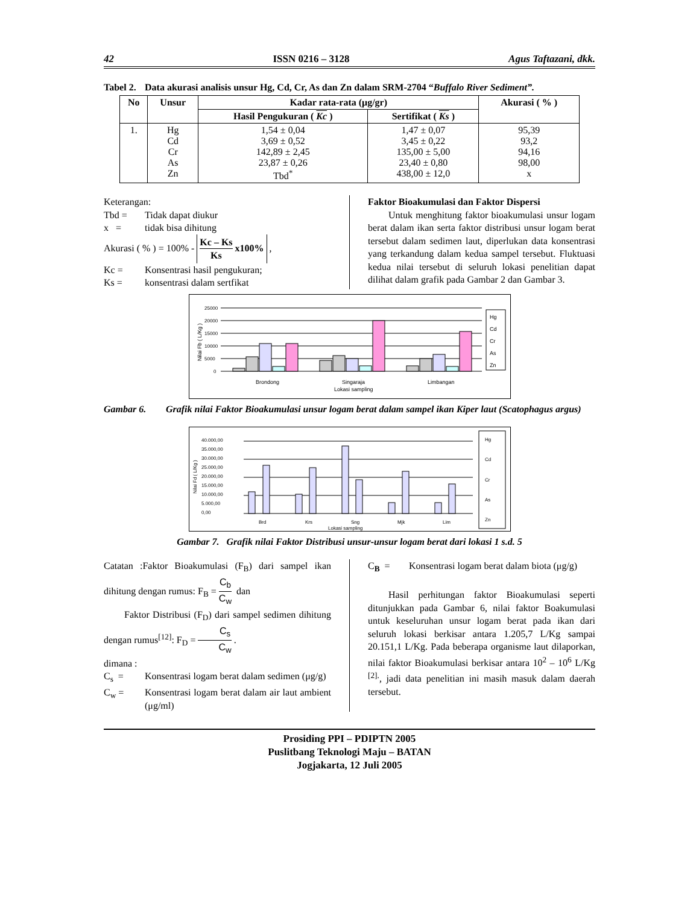42 ISSN 0216 – 3128 Agus Taftazani, dkk.
Tabel 2. Data akurasi analisis unsur Hg, Cd, Cr, As dan Zn dalam SRM-2704 “Buffalo River Sediment”.
| No | Unsur | Kadar rata-rata (μg/gr) | | Akurasi ( % ) |
| --- | --- | --- | --- | --- |
| | | Hasil Pengukuran ( Kc ) | Sertifikat ( Ks ) | |
| 1. | Hg Cd Cr As Zn | 1,54 ± 0,04 3,69 ± 0,52 142,89 ± 2,45 23,87 ± 0,26 Tbd<sup>*</sup> | 1,47 ± 0,07 3,45 ± 0,22 135,00 ± 5,00 23,40 ± 0,80 438,00 ± 12,0 | 95,39 93,2 94,16 98,00 x |
Keterangan:
Tbd = Tidak dapat diukur
x = tidak bisa dihitung
Akurasi ( % ) = 100% - Kc – Ks Ks x100% ,
Kc = Konsentrasi hasil pengukuran;
Ks = konsentrasi dalam sertfikat
Faktor Bioakumulasi dan Faktor Dispersi
Untuk menghitung faktor bioakumulasi unsur logam berat dalam ikan serta faktor distribusi unsur logam berat tersebut dalam sedimen laut, diperlukan data konsentrasi yang terkandung dalam kedua sampel tersebut. Fluktuasi kedua nilai tersebut di seluruh lokasi penelitian dapat dilihat dalam grafik pada Gambar 2 dan Gambar 3.
Nilai Fb ( L/Kg )
25000
20000
15000
10000
5000
0
Brondong
Singaraja
Limbangan
Lokasi sampling
Hg
Cd
Cr
As
Zn
Gambar 6. Grafik nilai Faktor Bioakumulasi unsur logam berat dalam sampel ikan Kiper laut (Scatophagus argus)
Nilai Fd ( L/Kg )
40.000,00
35.000,00
30.000,00
25.000,00
20.000,00
15.000,00
10.000,00
5.000,00
0,00
Brd
Krs
Sng
Mjk
Lim
Lokasi sampling
Hg
Cd
Cr
As
Zn
Gambar 7. Grafik nilai Faktor Distribusi unsur-unsur logam berat dari lokasi 1 s.d. 5
Catatan :Faktor Bioakumulasi (F<sub>B</sub>) dari sampel ikan dihitung dengan rumus: F<sub>B</sub> = C<sub>b</sub> C<sub>w</sub> dan
Faktor Distribusi (F<sub>D</sub>) dari sampel sedimen dihitung dengan rumus<sup>[12]</sup>: F<sub>D</sub> = C<sub>s</sub> C<sub>w</sub> .
dimana :
C<sub>s</sub> = Konsentrasi logam berat dalam sedimen (μg/g)
C<sub>w</sub> = Konsentrasi logam berat dalam air laut ambient (μg/ml)
C<sub>B</sub> = Konsentrasi logam berat dalam biota (μg/g)
Hasil perhitungan faktor Bioakumulasi seperti ditunjukkan pada Gambar 6, nilai faktor Boakumulasi untuk keseluruhan unsur logam berat pada ikan dari seluruh lokasi berkisar antara 1.205,7 L/Kg sampai 20.151,1 L/Kg. Pada beberapa organisme laut dilaporkan, nilai faktor Bioakumulasi berkisar antara 10<sup>2</sup> – 10<sup>6</sup> L/Kg <sup>[2].</sup>, jadi data penelitian ini masih masuk dalam daerah tersebut.
Prosiding PPI – PDIPTN 2005
Puslitbang Teknologi Maju – BATAN
Jogjakarta, 12 Juli 2005